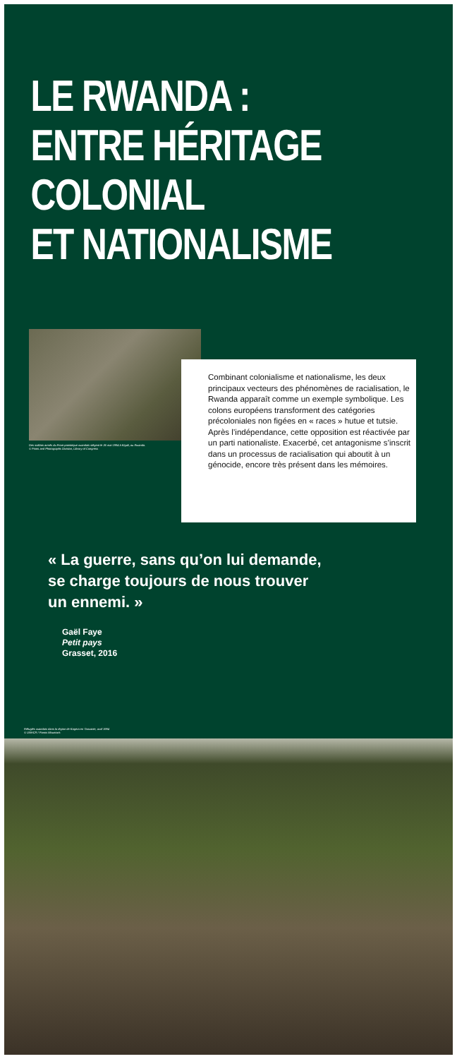LE RWANDA :
ENTRE HÉRITAGE
COLONIAL
ET NATIONALISME
Des soldats armés du Front patriotique rwandais siègent le 26 mai 1994 à Kigali, au Rwanda.
© Prints and Photographs Division, Library of Congress
Combinant colonialisme et nationalisme, les deux principaux vecteurs des phénomènes de racialisation, le Rwanda apparaît comme un exemple symbolique. Les colons européens transforment des catégories précoloniales non figées en « races » hutue et tutsie. Après l’indépendance, cette opposition est réactivée par un parti nationaliste. Exacerbé, cet antagonisme s’inscrit dans un processus de racialisation qui aboutit à un génocide, encore très présent dans les mémoires.
« La guerre, sans qu’on lui demande,
se charge toujours de nous trouver
un ennemi. »
Gaël Faye
Petit pays
Grasset, 2016
Réfugiés rwandais dans la région de Kagera en Tanzanie, avril 1994
© UNHCR / Panos Moumtzis